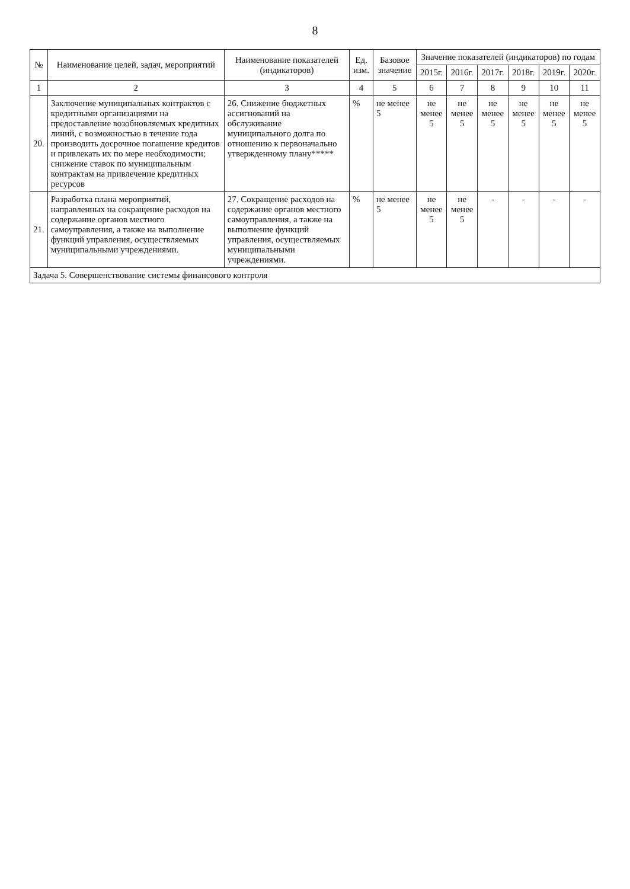8
| № | Наименование целей, задач, мероприятий | Наименование показателей (индикаторов) | Ед. изм. | Базовое значение | Значение показателей (индикаторов) по годам | | | | | |
| --- | --- | --- | --- | --- | --- | --- | --- | --- | --- | --- |
| | | | | | 2015г. | 2016г. | 2017г. | 2018г. | 2019г. | 2020г. |
| 1 | 2 | 3 | 4 | 5 | 6 | 7 | 8 | 9 | 10 | 11 |
| 20. | Заключение муниципальных контрактов с кредитными организациями на предоставление возобновляемых кредитных линий, с возможностью в течение года производить досрочное погашение кредитов и привлекать их по мере необходимости; снижение ставок по муниципальным контрактам на привлечение кредитных ресурсов | 26. Снижение бюджетных ассигнований на обслуживание муниципального долга по отношению к первоначально утвержденному плану***** | % | не менее 5 | не менее 5 | не менее 5 | не менее 5 | не менее 5 | не менее 5 | не менее 5 |
| 21. | Разработка плана мероприятий, направленных на сокращение расходов на содержание органов местного самоуправления, а также на выполнение функций управления, осуществляемых муниципальными учреждениями. | 27. Сокращение расходов на содержание органов местного самоуправления, а также на выполнение функций управления, осуществляемых муниципальными учреждениями. | % | не менее 5 | не менее 5 | не менее 5 | - | - | - | - |
| Задача 5. Совершенствование системы финансового контроля | | | | | | | | | | |